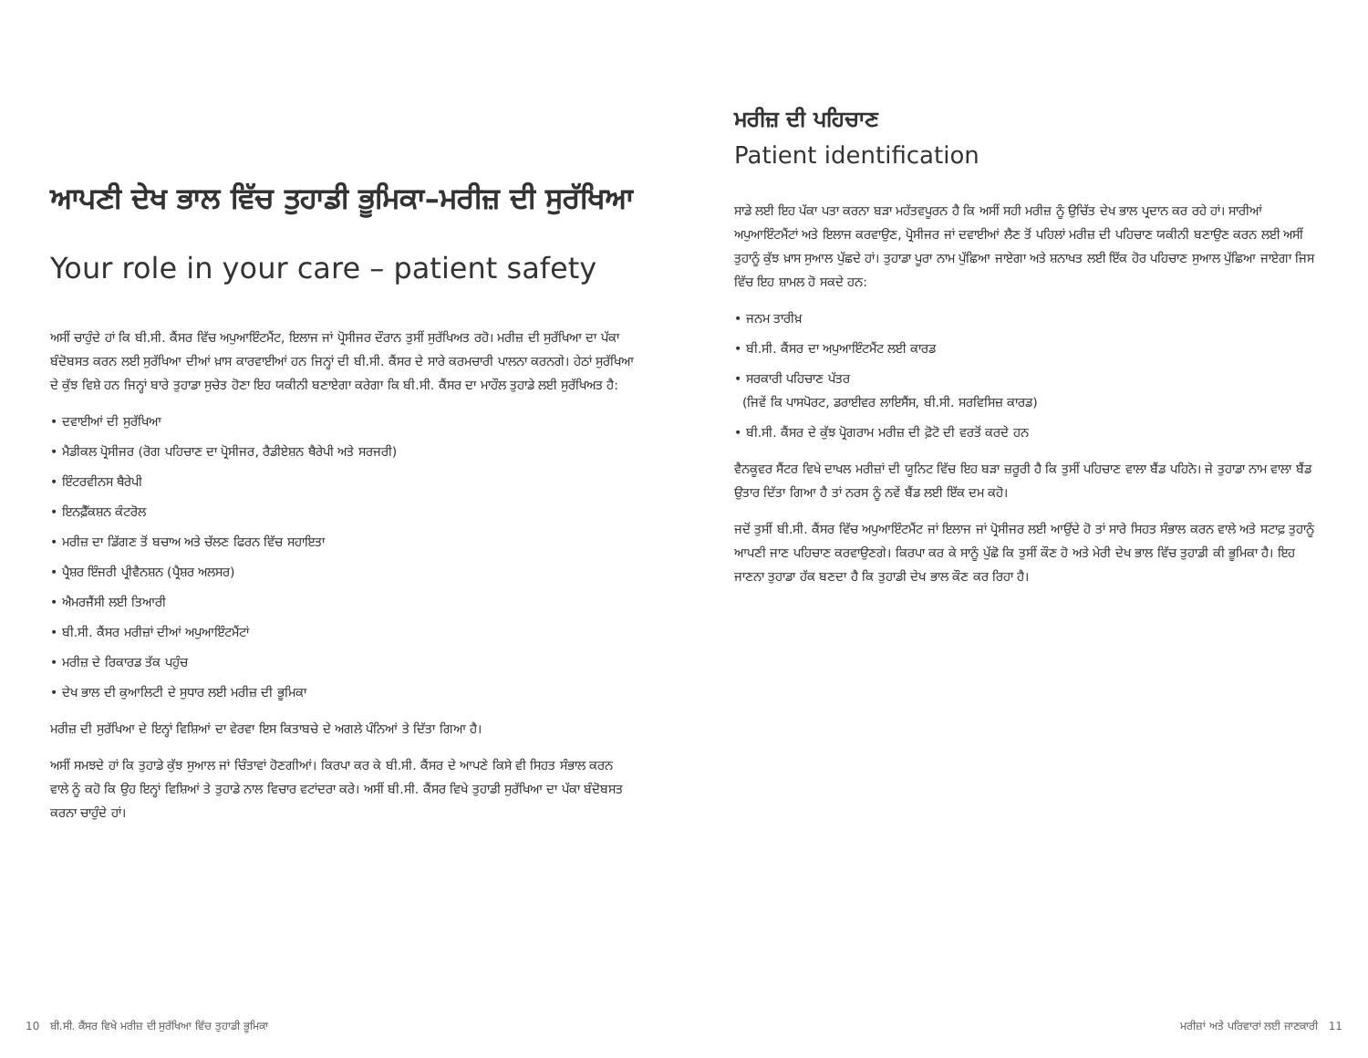ਆਪਣੀ ਦੇਖ ਭਾਲ ਵਿੱਚ ਤੁਹਾਡੀ ਭੂਮਿਕਾ–ਮਰੀਜ਼ ਦੀ ਸੁਰੱਖਿਆ
Your role in your care – patient safety
ਅਸੀਂ ਚਾਹੁੰਦੇ ਹਾਂ ਕਿ ਬੀ.ਸੀ. ਕੈਂਸਰ ਵਿੱਚ ਅਪੁਆਇੰਟਮੈਂਟ, ਇਲਾਜ ਜਾਂ ਪ੍ਰੋਸੀਜਰ ਦੌਰਾਨ ਤੁਸੀਂ ਸੁਰੱਖਿਅਤ ਰਹੋ। ਮਰੀਜ਼ ਦੀ ਸੁਰੱਖਿਆ ਦਾ ਪੱਕਾ ਬੰਦੋਬਸਤ ਕਰਨ ਲਈ ਸੁਰੱਖਿਆ ਦੀਆਂ ਖ਼ਾਸ ਕਾਰਵਾਈਆਂ ਹਨ ਜਿਨ੍ਹਾਂ ਦੀ ਬੀ.ਸੀ. ਕੈਂਸਰ ਦੇ ਸਾਰੇ ਕਰਮਚਾਰੀ ਪਾਲਨਾ ਕਰਨਗੇ। ਹੇਠਾਂ ਸੁਰੱਖਿਆ ਦੇ ਕੁੱਝ ਵਿਸ਼ੇ ਹਨ ਜਿਨ੍ਹਾਂ ਬਾਰੇ ਤੁਹਾਡਾ ਸੁਚੇਤ ਹੋਣਾ ਇਹ ਯਕੀਨੀ ਬਣਾਏਗਾ ਕਰੇਗਾ ਕਿ ਬੀ.ਸੀ. ਕੈਂਸਰ ਦਾ ਮਾਹੌਲ ਤੁਹਾਡੇ ਲਈ ਸੁਰੱਖਿਅਤ ਹੈ:
• ਦਵਾਈਆਂ ਦੀ ਸੁਰੱਖਿਆ
• ਮੈਡੀਕਲ ਪ੍ਰੋਸੀਜਰ (ਰੋਗ ਪਹਿਚਾਣ ਦਾ ਪ੍ਰੋਸੀਜਰ, ਰੈਡੀਏਸ਼ਨ ਥੈਰੇਪੀ ਅਤੇ ਸਰਜਰੀ)
• ਇੰਟਰਵੀਨਸ ਥੈਰੇਪੀ
• ਇਨਫ਼ੈੱਕਸ਼ਨ ਕੰਟਰੋਲ
• ਮਰੀਜ਼ ਦਾ ਡਿੱਗਣ ਤੋਂ ਬਚਾਅ ਅਤੇ ਚੱਲਣ ਫਿਰਨ ਵਿੱਚ ਸਹਾਇਤਾ
• ਪ੍ਰੈਸ਼ਰ ਇੰਜਰੀ ਪ੍ਰੀਵੈਨਸ਼ਨ (ਪ੍ਰੈਸ਼ਰ ਅਲਸਰ)
• ਐਮਰਜੈਂਸੀ ਲਈ ਤਿਆਰੀ
• ਬੀ.ਸੀ. ਕੈਂਸਰ ਮਰੀਜ਼ਾਂ ਦੀਆਂ ਅਪੁਆਇੰਟਮੈਂਟਾਂ
• ਮਰੀਜ਼ ਦੇ ਰਿਕਾਰਡ ਤੱਕ ਪਹੁੰਚ
• ਦੇਖ ਭਾਲ ਦੀ ਕੁਆਲਿਟੀ ਦੇ ਸੁਧਾਰ ਲਈ ਮਰੀਜ਼ ਦੀ ਭੂਮਿਕਾ
ਮਰੀਜ਼ ਦੀ ਸੁਰੱਖਿਆ ਦੇ ਇਨ੍ਹਾਂ ਵਿਸ਼ਿਆਂ ਦਾ ਵੇਰਵਾ ਇਸ ਕਿਤਾਬਚੇ ਦੇ ਅਗਲੇ ਪੰਨਿਆਂ ਤੇ ਦਿੱਤਾ ਗਿਆ ਹੈ।
ਅਸੀਂ ਸਮਝਦੇ ਹਾਂ ਕਿ ਤੁਹਾਡੇ ਕੁੱਝ ਸੁਆਲ ਜਾਂ ਚਿੰਤਾਵਾਂ ਹੋਣਗੀਆਂ। ਕਿਰਪਾ ਕਰ ਕੇ ਬੀ.ਸੀ. ਕੈਂਸਰ ਦੇ ਆਪਣੇ ਕਿਸੇ ਵੀ ਸਿਹਤ ਸੰਭਾਲ ਕਰਨ ਵਾਲੇ ਨੂੰ ਕਹੋ ਕਿ ਉਹ ਇਨ੍ਹਾਂ ਵਿਸ਼ਿਆਂ ਤੇ ਤੁਹਾਡੇ ਨਾਲ ਵਿਚਾਰ ਵਟਾਂਦਰਾ ਕਰੇ। ਅਸੀਂ ਬੀ.ਸੀ. ਕੈਂਸਰ ਵਿਖੇ ਤੁਹਾਡੀ ਸੁਰੱਖਿਆ ਦਾ ਪੱਕਾ ਬੰਦੋਬਸਤ ਕਰਨਾ ਚਾਹੁੰਦੇ ਹਾਂ।
ਮਰੀਜ਼ ਦੀ ਪਹਿਚਾਣ
Patient identification
ਸਾਡੇ ਲਈ ਇਹ ਪੱਕਾ ਪਤਾ ਕਰਨਾ ਬੜਾ ਮਹੱਤਵਪੂਰਨ ਹੈ ਕਿ ਅਸੀਂ ਸਹੀ ਮਰੀਜ਼ ਨੂੰ ਉਚਿੱਤ ਦੇਖ ਭਾਲ ਪ੍ਰਦਾਨ ਕਰ ਰਹੇ ਹਾਂ। ਸਾਰੀਆਂ ਅਪੁਆਇੰਟਮੈਂਟਾਂ ਅਤੇ ਇਲਾਜ ਕਰਵਾਉਣ, ਪ੍ਰੋਸੀਜਰ ਜਾਂ ਦਵਾਈਆਂ ਲੈਣ ਤੋਂ ਪਹਿਲਾਂ ਮਰੀਜ਼ ਦੀ ਪਹਿਚਾਣ ਯਕੀਨੀ ਬਣਾਉਣ ਕਰਨ ਲਈ ਅਸੀਂ ਤੁਹਾਨੂੰ ਕੁੱਝ ਖ਼ਾਸ ਸੁਆਲ ਪੁੱਛਦੇ ਹਾਂ। ਤੁਹਾਡਾ ਪੂਰਾ ਨਾਮ ਪੁੱਛਿਆ ਜਾਏਗਾ ਅਤੇ ਸ਼ਨਾਖਤ ਲਈ ਇੱਕ ਹੋਰ ਪਹਿਚਾਣ ਸੁਆਲ ਪੁੱਛਿਆ ਜਾਏਗਾ ਜਿਸ ਵਿੱਚ ਇਹ ਸ਼ਾਮਲ ਹੋ ਸਕਦੇ ਹਨ:
• ਜਨਮ ਤਾਰੀਖ਼
• ਬੀ.ਸੀ. ਕੈਂਸਰ ਦਾ ਅਪੁਆਇੰਟਮੈਂਟ ਲਈ ਕਾਰਡ
• ਸਰਕਾਰੀ ਪਹਿਚਾਣ ਪੱਤਰ
(ਜਿਵੇਂ ਕਿ ਪਾਸਪੋਰਟ, ਡਰਾਈਵਰ ਲਾਇਸੈਂਸ, ਬੀ.ਸੀ. ਸਰਵਿਸਿਜ਼ ਕਾਰਡ)
• ਬੀ.ਸੀ. ਕੈਂਸਰ ਦੇ ਕੁੱਝ ਪ੍ਰੋਗਰਾਮ ਮਰੀਜ਼ ਦੀ ਫ਼ੋਟੋ ਦੀ ਵਰਤੋਂ ਕਰਦੇ ਹਨ
ਵੈਨਕੂਵਰ ਸੈਂਟਰ ਵਿਖੇ ਦਾਖਲ ਮਰੀਜ਼ਾਂ ਦੀ ਯੂਨਿਟ ਵਿੱਚ ਇਹ ਬੜਾ ਜ਼ਰੂਰੀ ਹੈ ਕਿ ਤੁਸੀਂ ਪਹਿਚਾਣ ਵਾਲਾ ਬੈਂਡ ਪਹਿਨੋ। ਜੇ ਤੁਹਾਡਾ ਨਾਮ ਵਾਲਾ ਬੈਂਡ ਉਤਾਰ ਦਿੱਤਾ ਗਿਆ ਹੈ ਤਾਂ ਨਰਸ ਨੂੰ ਨਵੇਂ ਬੈਂਡ ਲਈ ਇੱਕ ਦਮ ਕਹੋ।
ਜਦੋਂ ਤੁਸੀਂ ਬੀ.ਸੀ. ਕੈਂਸਰ ਵਿੱਚ ਅਪੁਆਇੰਟਮੈਂਟ ਜਾਂ ਇਲਾਜ ਜਾਂ ਪ੍ਰੋਸੀਜਰ ਲਈ ਆਉਂਦੇ ਹੋ ਤਾਂ ਸਾਰੇ ਸਿਹਤ ਸੰਭਾਲ ਕਰਨ ਵਾਲੇ ਅਤੇ ਸਟਾਫ਼ ਤੁਹਾਨੂੰ ਆਪਣੀ ਜਾਣ ਪਹਿਚਾਣ ਕਰਵਾਉਣਗੇ। ਕਿਰਪਾ ਕਰ ਕੇ ਸਾਨੂੰ ਪੁੱਛੋ ਕਿ ਤੁਸੀਂ ਕੌਣ ਹੋ ਅਤੇ ਮੇਰੀ ਦੇਖ ਭਾਲ ਵਿੱਚ ਤੁਹਾਡੀ ਕੀ ਭੂਮਿਕਾ ਹੈ। ਇਹ ਜਾਣਨਾ ਤੁਹਾਡਾ ਹੱਕ ਬਣਦਾ ਹੈ ਕਿ ਤੁਹਾਡੀ ਦੇਖ ਭਾਲ ਕੌਣ ਕਰ ਰਿਹਾ ਹੈ।
10 ਬੀ.ਸੀ. ਕੈਂਸਰ ਵਿਖੇ ਮਰੀਜ਼ ਦੀ ਸੁਰੱਖਿਆ ਵਿੱਚ ਤੁਹਾਡੀ ਭੂਮਿਕਾ ਮਰੀਜ਼ਾਂ ਅਤੇ ਪਰਿਵਾਰਾਂ ਲਈ ਜਾਣਕਾਰੀ 11